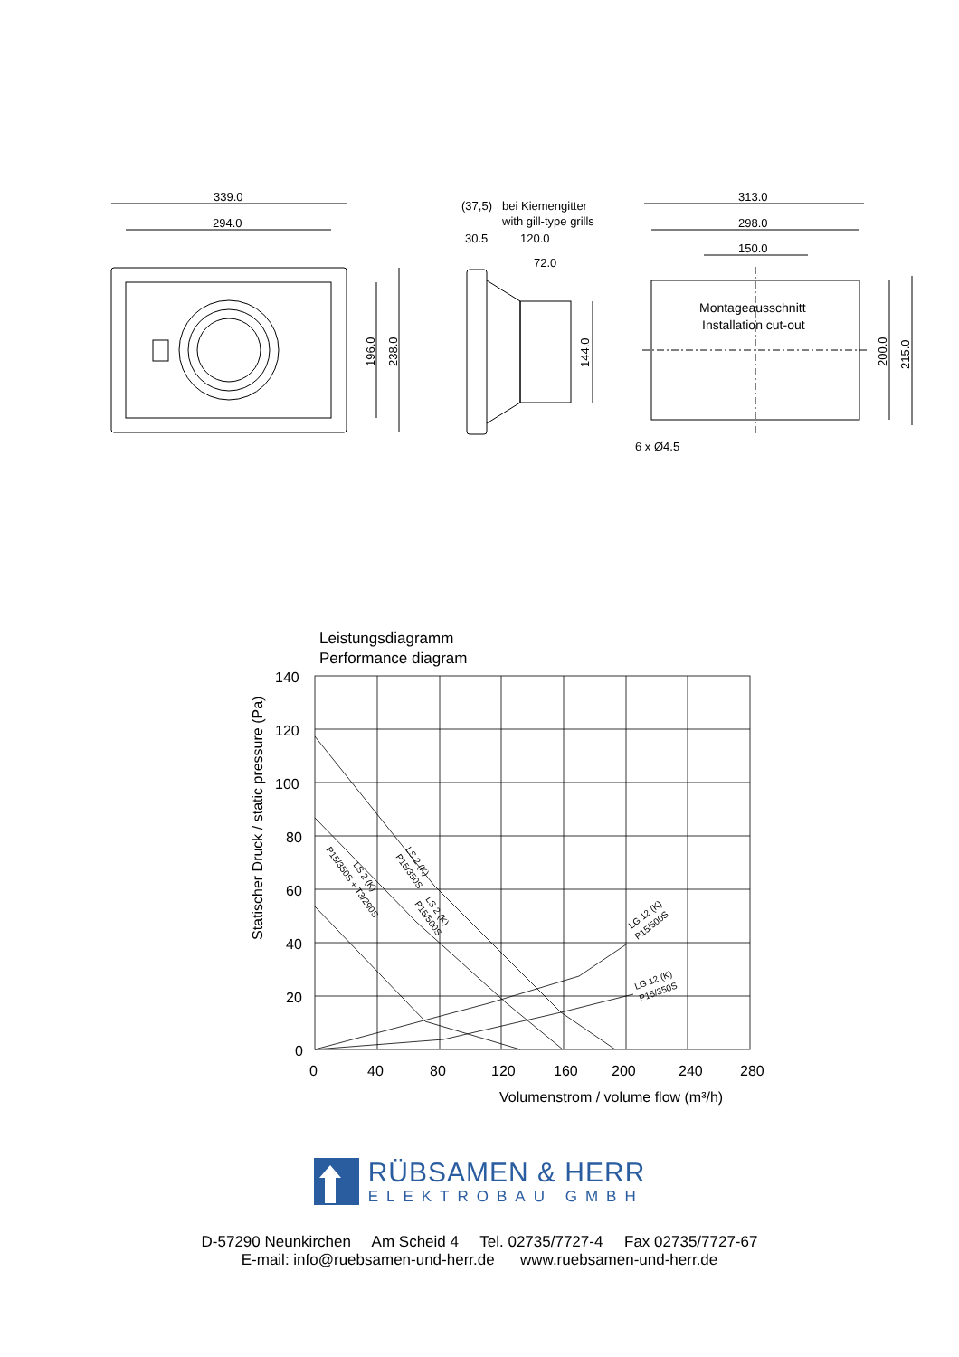339.0
294.0
196.0
238.0
(37,5)
bei Kiemengitter
with gill-type grills
30.5
120.0
72.0
144.0
313.0
298.0
150.0
Montageausschnitt
Installation cut-out
200.0
215.0
6 x Ø4.5
Leistungsdiagramm
Performance diagram
140
120
100
80
60
40
20
0
0
40
80
120
160
200
240
280
Volumenstrom / volume flow (m³/h)
Statischer Druck / static pressure (Pa)
LS 2 (K)
P15/350S
LS 2 (K)
P15/500S
LS 2 (K)
P15/350S + T3/290S
LG 12 (K)
P15/500S
LG 12 (K)
P15/350S
RÜBSAMEN & HERR
ELEKTROBAU GMBH
D-57290 Neunkirchen Am Scheid 4 Tel. 02735/7727-4 Fax 02735/7727-67
E-mail: info@ruebsamen-und-herr.de www.ruebsamen-und-herr.de